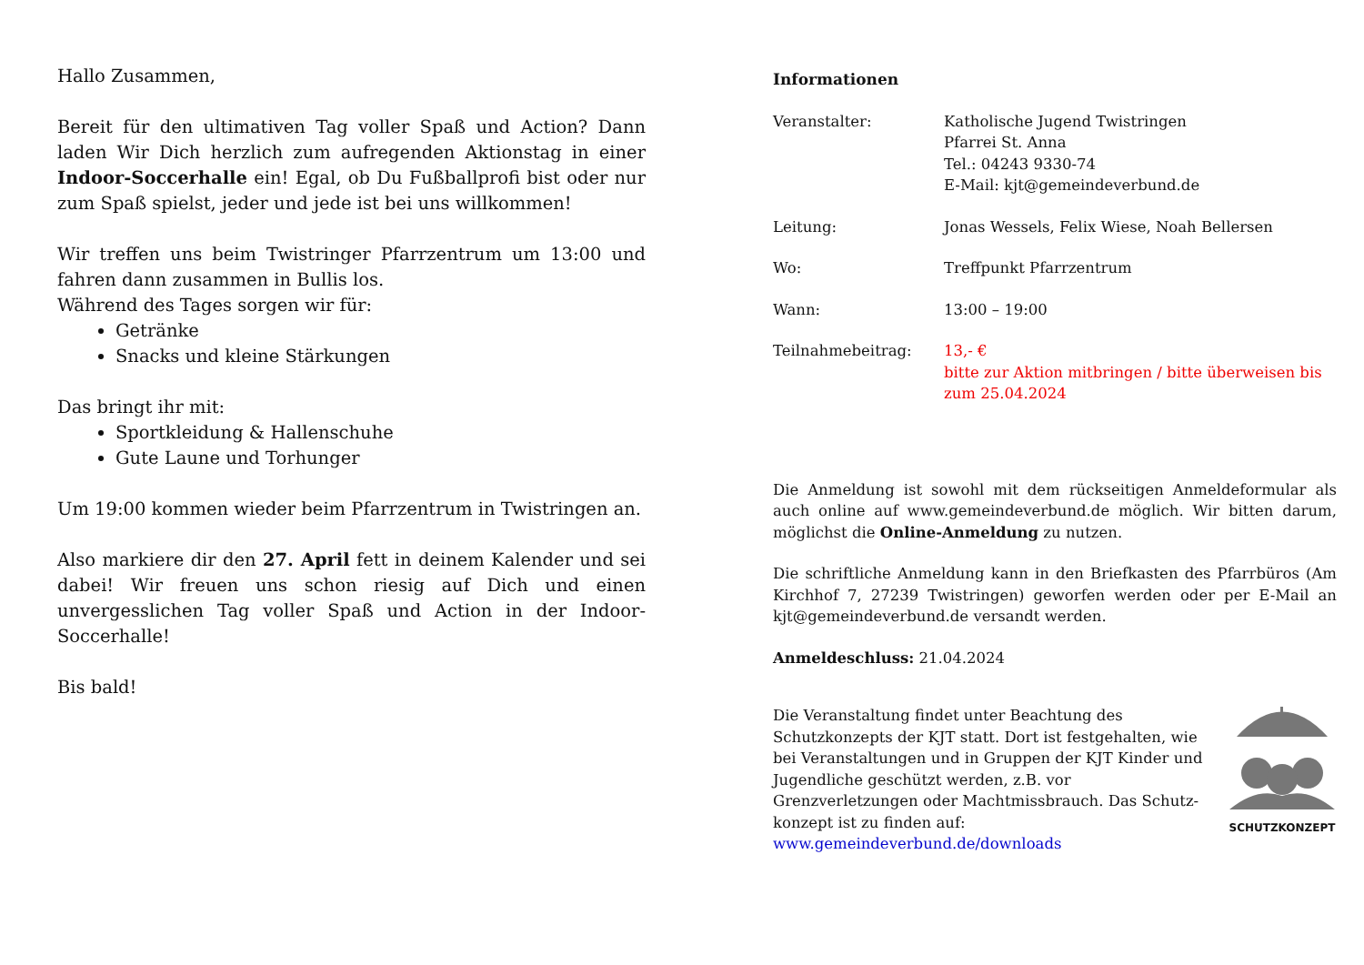Hallo Zusammen,
Bereit für den ultimativen Tag voller Spaß und Action? Dann laden Wir Dich herzlich zum aufregenden Aktionstag in einer Indoor-Soccerhalle ein! Egal, ob Du Fußballprofi bist oder nur zum Spaß spielst, jeder und jede ist bei uns willkommen!
Wir treffen uns beim Twistringer Pfarrzentrum um 13:00 und fahren dann zusammen in Bullis los.
Während des Tages sorgen wir für:
Getränke
Snacks und kleine Stärkungen
Das bringt ihr mit:
Sportkleidung & Hallenschuhe
Gute Laune und Torhunger
Um 19:00 kommen wieder beim Pfarrzentrum in Twistringen an.
Also markiere dir den 27. April fett in deinem Kalender und sei dabei! Wir freuen uns schon riesig auf Dich und einen unvergesslichen Tag voller Spaß und Action in der Indoor-Soccerhalle!
Bis bald!
Informationen
| Veranstalter: | Katholische Jugend Twistringen Pfarrei St. Anna Tel.: 04243 9330-74 E-Mail: kjt@gemeindeverbund.de |
| Leitung: | Jonas Wessels, Felix Wiese, Noah Bellersen |
| Wo: | Treffpunkt Pfarrzentrum |
| Wann: | 13:00 – 19:00 |
| Teilnahmebeitrag: | 13,- € bitte zur Aktion mitbringen / bitte überweisen bis zum 25.04.2024 |
Die Anmeldung ist sowohl mit dem rückseitigen Anmeldeformular als auch online auf www.gemeindeverbund.de möglich. Wir bitten darum, möglichst die Online-Anmeldung zu nutzen.
Die schriftliche Anmeldung kann in den Briefkasten des Pfarrbüros (Am Kirchhof 7, 27239 Twistringen) geworfen werden oder per E-Mail an kjt@gemeindeverbund.de versandt werden.
Anmeldeschluss: 21.04.2024
Die Veranstaltung findet unter Beachtung des Schutzkonzepts der KJT statt. Dort ist festgehalten, wie bei Veranstaltungen und in Gruppen der KJT Kinder und Jugendliche geschützt werden, z.B. vor Grenzverletzungen oder Machtmissbrauch. Das Schutz-konzept ist zu finden auf:
www.gemeindeverbund.de/downloads
SCHUTZKONZEPT